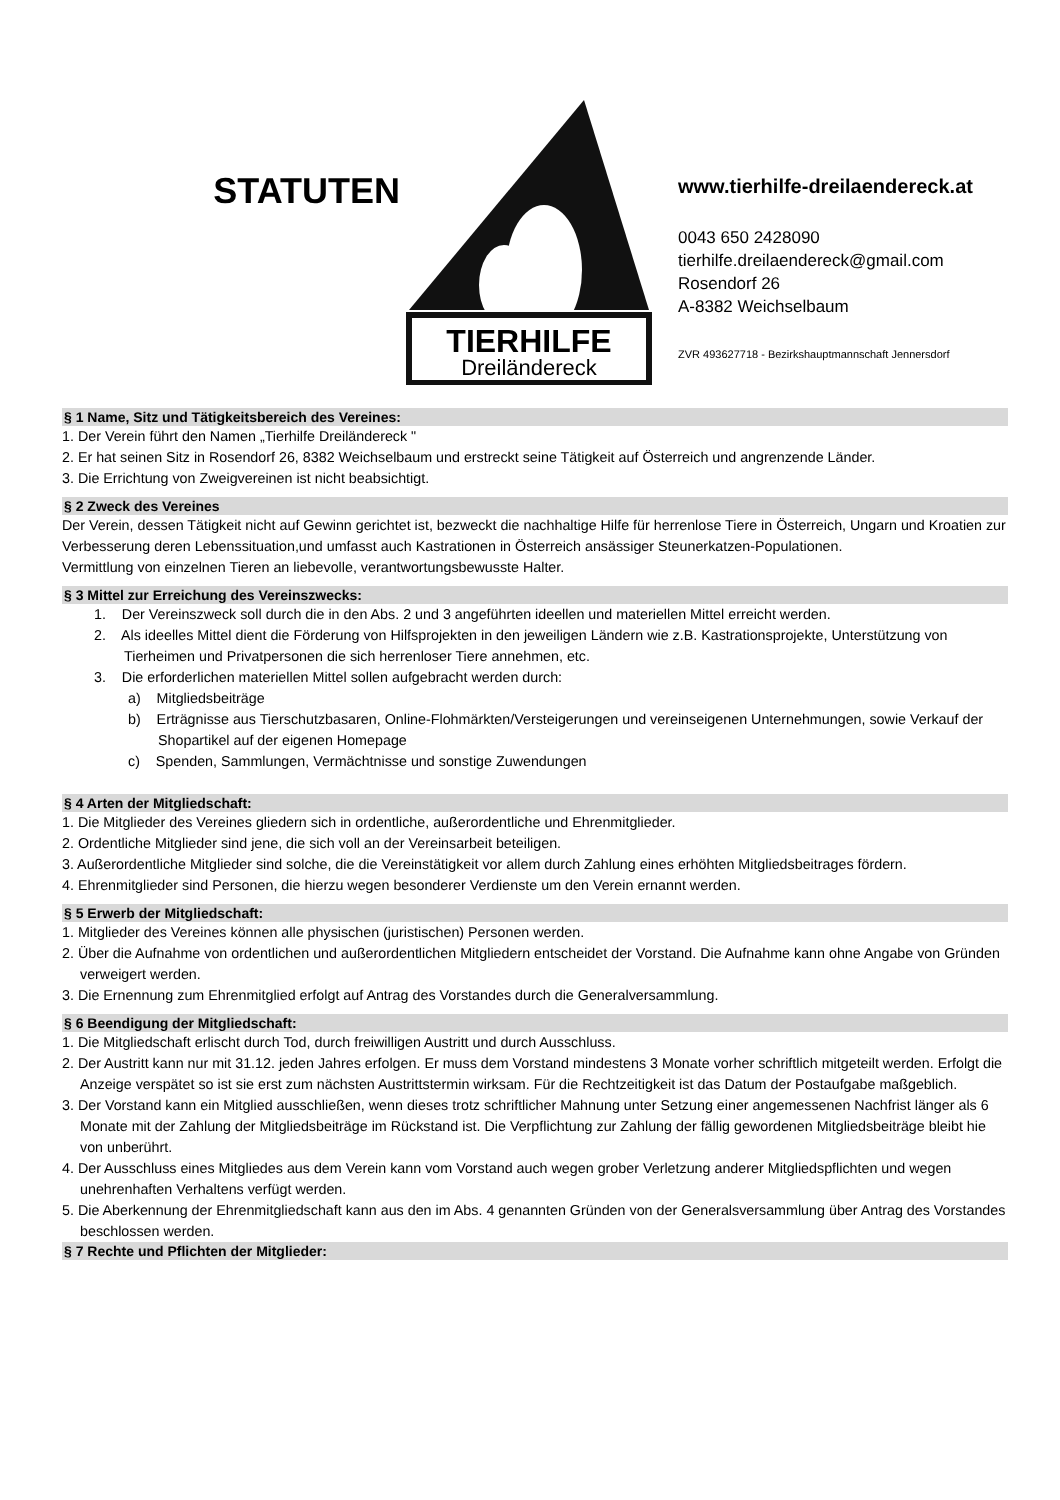STATUTEN
TIERHILFE
Dreiländereck
www.tierhilfe-dreilaendereck.at
0043 650 2428090
tierhilfe.dreilaendereck@gmail.com
Rosendorf 26
A-8382 Weichselbaum
ZVR 493627718 - Bezirkshauptmannschaft Jennersdorf
§ 1 Name, Sitz und Tätigkeitsbereich des Vereines:
1. Der Verein führt den Namen „Tierhilfe Dreiländereck "
2. Er hat seinen Sitz in Rosendorf 26, 8382 Weichselbaum und erstreckt seine Tätigkeit auf Österreich und angrenzende Länder.
3. Die Errichtung von Zweigvereinen ist nicht beabsichtigt.
§ 2 Zweck des Vereines
Der Verein, dessen Tätigkeit nicht auf Gewinn gerichtet ist, bezweckt die nachhaltige Hilfe für herrenlose Tiere in Österreich, Ungarn und Kroatien zur Verbesserung deren Lebenssituation,und umfasst auch Kastrationen in Österreich ansässiger Steunerkatzen-Populationen.
Vermittlung von einzelnen Tieren an liebevolle, verantwortungsbewusste Halter.
§ 3 Mittel zur Erreichung des Vereinszwecks:
1. Der Vereinszweck soll durch die in den Abs. 2 und 3 angeführten ideellen und materiellen Mittel erreicht werden.
2. Als ideelles Mittel dient die Förderung von Hilfsprojekten in den jeweiligen Ländern wie z.B. Kastrationsprojekte, Unterstützung von Tierheimen und Privatpersonen die sich herrenloser Tiere annehmen, etc.
3. Die erforderlichen materiellen Mittel sollen aufgebracht werden durch:
a) Mitgliedsbeiträge
b) Erträgnisse aus Tierschutzbasaren, Online-Flohmärkten/Versteigerungen und vereinseigenen Unternehmungen, sowie Verkauf der Shopartikel auf der eigenen Homepage
c) Spenden, Sammlungen, Vermächtnisse und sonstige Zuwendungen
§ 4 Arten der Mitgliedschaft:
1. Die Mitglieder des Vereines gliedern sich in ordentliche, außerordentliche und Ehrenmitglieder.
2. Ordentliche Mitglieder sind jene, die sich voll an der Vereinsarbeit beteiligen.
3. Außerordentliche Mitglieder sind solche, die die Vereinstätigkeit vor allem durch Zahlung eines erhöhten Mitgliedsbeitrages fördern.
4. Ehrenmitglieder sind Personen, die hierzu wegen besonderer Verdienste um den Verein ernannt werden.
§ 5 Erwerb der Mitgliedschaft:
1. Mitglieder des Vereines können alle physischen (juristischen) Personen werden.
2. Über die Aufnahme von ordentlichen und außerordentlichen Mitgliedern entscheidet der Vorstand. Die Aufnahme kann ohne Angabe von Gründen verweigert werden.
3. Die Ernennung zum Ehrenmitglied erfolgt auf Antrag des Vorstandes durch die Generalversammlung.
§ 6 Beendigung der Mitgliedschaft:
1. Die Mitgliedschaft erlischt durch Tod, durch freiwilligen Austritt und durch Ausschluss.
2. Der Austritt kann nur mit 31.12. jeden Jahres erfolgen. Er muss dem Vorstand mindestens 3 Monate vorher schriftlich mitgeteilt werden. Erfolgt die Anzeige verspätet so ist sie erst zum nächsten Austrittstermin wirksam. Für die Rechtzeitigkeit ist das Datum der Postaufgabe maßgeblich.
3. Der Vorstand kann ein Mitglied ausschließen, wenn dieses trotz schriftlicher Mahnung unter Setzung einer angemessenen Nachfrist länger als 6 Monate mit der Zahlung der Mitgliedsbeiträge im Rückstand ist. Die Verpflichtung zur Zahlung der fällig gewordenen Mitgliedsbeiträge bleibt hie von unberührt.
4. Der Ausschluss eines Mitgliedes aus dem Verein kann vom Vorstand auch wegen grober Verletzung anderer Mitgliedspflichten und wegen unehrenhaften Verhaltens verfügt werden.
5. Die Aberkennung der Ehrenmitgliedschaft kann aus den im Abs. 4 genannten Gründen von der Generalsversammlung über Antrag des Vorstandes beschlossen werden.
§ 7 Rechte und Pflichten der Mitglieder: